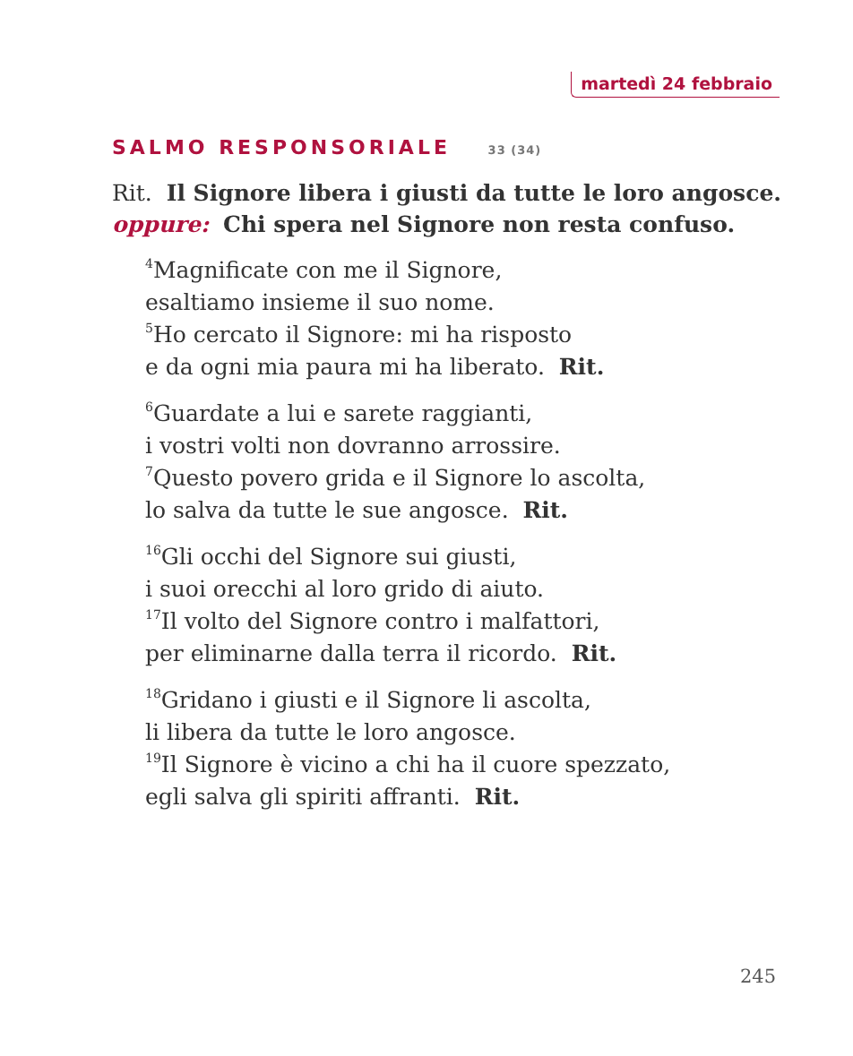martedì 24 febbraio
SALMO RESPONSORIALE 33 (34)
Rit. Il Signore libera i giusti da tutte le loro angosce.
oppure: Chi spera nel Signore non resta confuso.
<sup>4</sup> Magnificate con me il Signore,
esaltiamo insieme il suo nome.
<sup>5</sup> Ho cercato il Signore: mi ha risposto
e da ogni mia paura mi ha liberato. Rit.
<sup>6</sup> Guardate a lui e sarete raggianti,
i vostri volti non dovranno arrossire.
<sup>7</sup> Questo povero grida e il Signore lo ascolta,
lo salva da tutte le sue angosce. Rit.
<sup>16</sup> Gli occhi del Signore sui giusti,
i suoi orecchi al loro grido di aiuto.
<sup>17</sup> Il volto del Signore contro i malfattori,
per eliminarne dalla terra il ricordo. Rit.
<sup>18</sup> Gridano i giusti e il Signore li ascolta,
li libera da tutte le loro angosce.
<sup>19</sup> Il Signore è vicino a chi ha il cuore spezzato,
egli salva gli spiriti affranti. Rit.
245